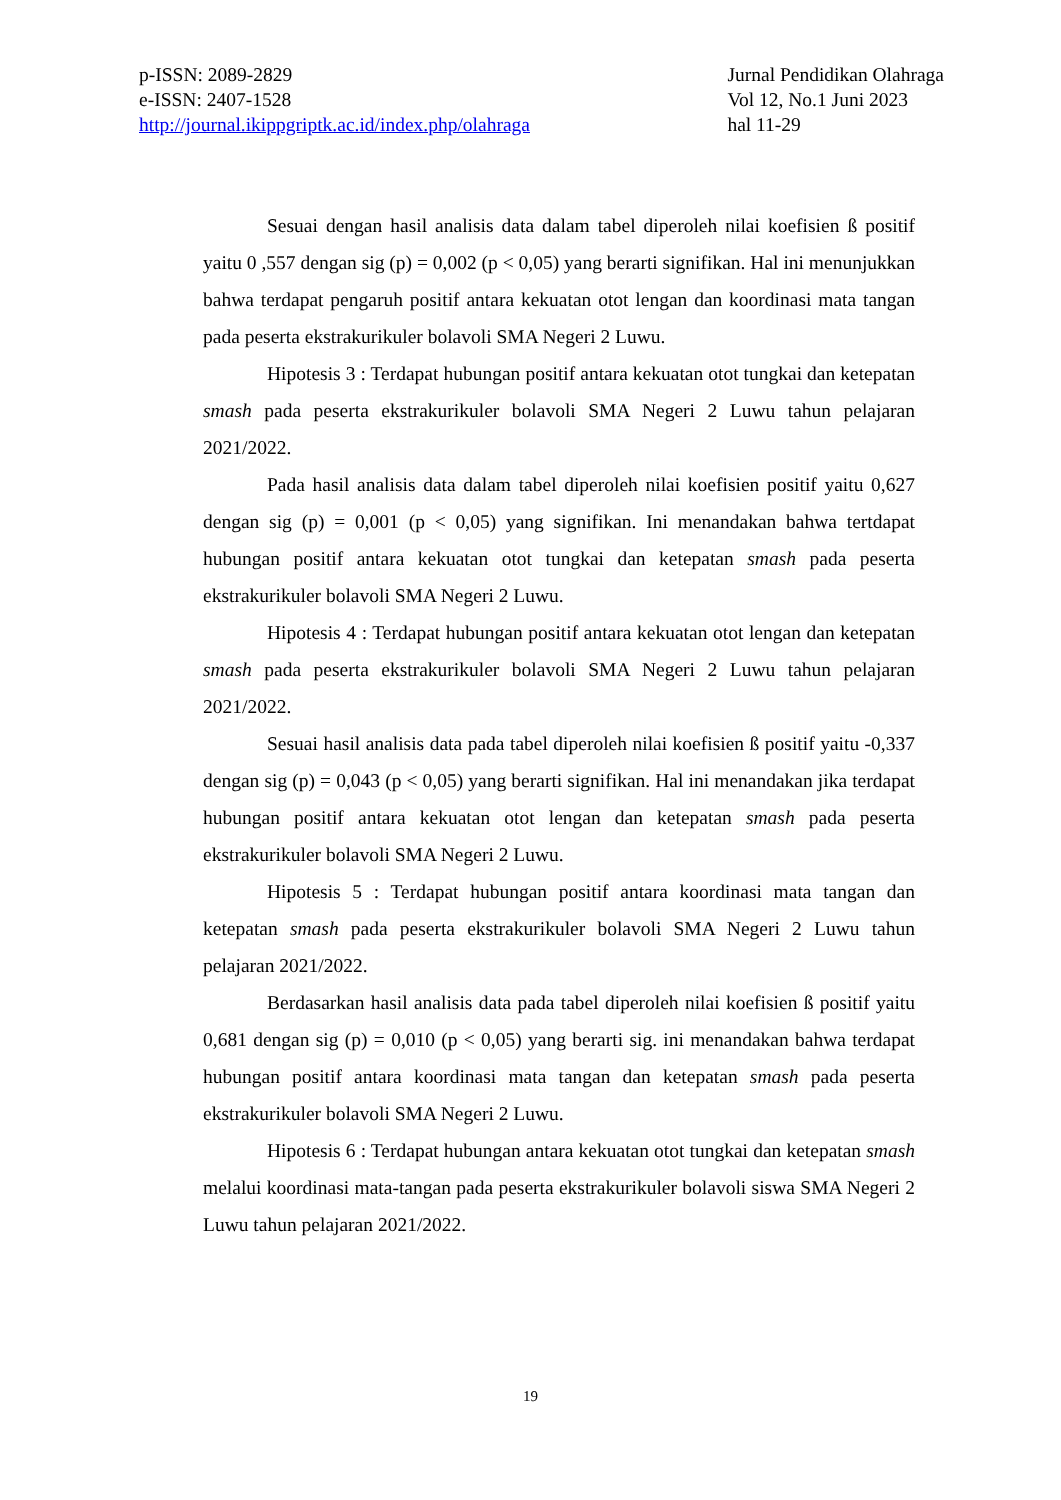p-ISSN: 2089-2829
e-ISSN: 2407-1528
http://journal.ikippgriptk.ac.id/index.php/olahraga
Jurnal Pendidikan Olahraga
Vol 12, No.1 Juni 2023
hal 11-29
Sesuai dengan hasil analisis data dalam tabel diperoleh nilai koefisien ß positif yaitu 0 ,557 dengan sig (p) = 0,002 (p < 0,05) yang berarti signifikan. Hal ini menunjukkan bahwa terdapat pengaruh positif antara kekuatan otot lengan dan koordinasi mata tangan pada peserta ekstrakurikuler bolavoli SMA Negeri 2 Luwu.
Hipotesis 3 : Terdapat hubungan positif antara kekuatan otot tungkai dan ketepatan smash pada peserta ekstrakurikuler bolavoli SMA Negeri 2 Luwu tahun pelajaran 2021/2022.
Pada hasil analisis data dalam tabel diperoleh nilai koefisien positif yaitu 0,627 dengan sig (p) = 0,001 (p < 0,05) yang signifikan. Ini menandakan bahwa tertdapat hubungan positif antara kekuatan otot tungkai dan ketepatan smash pada peserta ekstrakurikuler bolavoli SMA Negeri 2 Luwu.
Hipotesis 4 : Terdapat hubungan positif antara kekuatan otot lengan dan ketepatan smash pada peserta ekstrakurikuler bolavoli SMA Negeri 2 Luwu tahun pelajaran 2021/2022.
Sesuai hasil analisis data pada tabel diperoleh nilai koefisien ß positif yaitu -0,337 dengan sig (p) = 0,043 (p < 0,05) yang berarti signifikan. Hal ini menandakan jika terdapat hubungan positif antara kekuatan otot lengan dan ketepatan smash pada peserta ekstrakurikuler bolavoli SMA Negeri 2 Luwu.
Hipotesis 5 : Terdapat hubungan positif antara koordinasi mata tangan dan ketepatan smash pada peserta ekstrakurikuler bolavoli SMA Negeri 2 Luwu tahun pelajaran 2021/2022.
Berdasarkan hasil analisis data pada tabel diperoleh nilai koefisien ß positif yaitu 0,681 dengan sig (p) = 0,010 (p < 0,05) yang berarti sig. ini menandakan bahwa terdapat hubungan positif antara koordinasi mata tangan dan ketepatan smash pada peserta ekstrakurikuler bolavoli SMA Negeri 2 Luwu.
Hipotesis 6 : Terdapat hubungan antara kekuatan otot tungkai dan ketepatan smash melalui koordinasi mata-tangan pada peserta ekstrakurikuler bolavoli siswa SMA Negeri 2 Luwu tahun pelajaran 2021/2022.
19